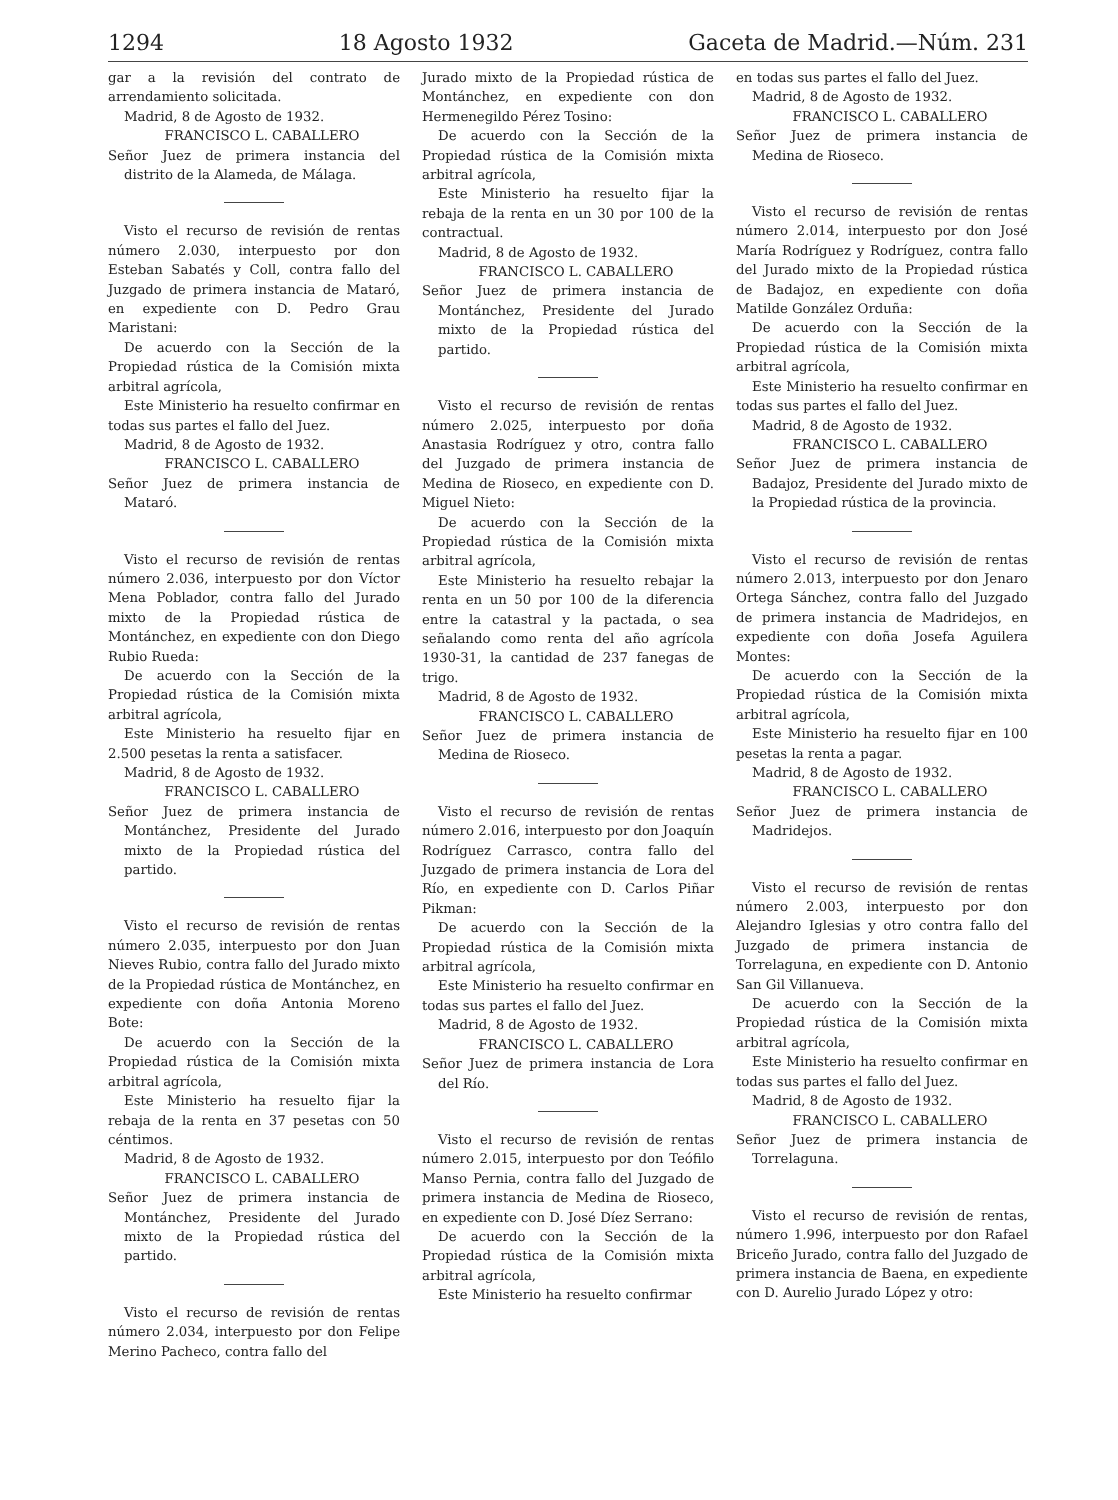1294 18 Agosto 1932 Gaceta de Madrid.—Núm. 231
gar a la revisión del contrato de arrendamiento solicitada.
Madrid, 8 de Agosto de 1932.
FRANCISCO L. CABALLERO
Señor Juez de primera instancia del distrito de la Alameda, de Málaga.
Visto el recurso de revisión de rentas número 2.030, interpuesto por don Esteban Sabatés y Coll, contra fallo del Juzgado de primera instancia de Mataró, en expediente con D. Pedro Grau Maristani:
De acuerdo con la Sección de la Propiedad rústica de la Comisión mixta arbitral agrícola,
Este Ministerio ha resuelto confirmar en todas sus partes el fallo del Juez.
Madrid, 8 de Agosto de 1932.
FRANCISCO L. CABALLERO
Señor Juez de primera instancia de Mataró.
Visto el recurso de revisión de rentas número 2.036, interpuesto por don Víctor Mena Poblador, contra fallo del Jurado mixto de la Propiedad rústica de Montánchez, en expediente con don Diego Rubio Rueda:
De acuerdo con la Sección de la Propiedad rústica de la Comisión mixta arbitral agrícola,
Este Ministerio ha resuelto fijar en 2.500 pesetas la renta a satisfacer.
Madrid, 8 de Agosto de 1932.
FRANCISCO L. CABALLERO
Señor Juez de primera instancia de Montánchez, Presidente del Jurado mixto de la Propiedad rústica del partido.
Visto el recurso de revisión de rentas número 2.035, interpuesto por don Juan Nieves Rubio, contra fallo del Jurado mixto de la Propiedad rústica de Montánchez, en expediente con doña Antonia Moreno Bote:
De acuerdo con la Sección de la Propiedad rústica de la Comisión mixta arbitral agrícola,
Este Ministerio ha resuelto fijar la rebaja de la renta en 37 pesetas con 50 céntimos.
Madrid, 8 de Agosto de 1932.
FRANCISCO L. CABALLERO
Señor Juez de primera instancia de Montánchez, Presidente del Jurado mixto de la Propiedad rústica del partido.
Visto el recurso de revisión de rentas número 2.034, interpuesto por don Felipe Merino Pacheco, contra fallo del
Jurado mixto de la Propiedad rústica de Montánchez, en expediente con don Hermenegildo Pérez Tosino:
De acuerdo con la Sección de la Propiedad rústica de la Comisión mixta arbitral agrícola,
Este Ministerio ha resuelto fijar la rebaja de la renta en un 30 por 100 de la contractual.
Madrid, 8 de Agosto de 1932.
FRANCISCO L. CABALLERO
Señor Juez de primera instancia de Montánchez, Presidente del Jurado mixto de la Propiedad rústica del partido.
Visto el recurso de revisión de rentas número 2.025, interpuesto por doña Anastasia Rodríguez y otro, contra fallo del Juzgado de primera instancia de Medina de Rioseco, en expediente con D. Miguel Nieto:
De acuerdo con la Sección de la Propiedad rústica de la Comisión mixta arbitral agrícola,
Este Ministerio ha resuelto rebajar la renta en un 50 por 100 de la diferencia entre la catastral y la pactada, o sea señalando como renta del año agrícola 1930-31, la cantidad de 237 fanegas de trigo.
Madrid, 8 de Agosto de 1932.
FRANCISCO L. CABALLERO
Señor Juez de primera instancia de Medina de Rioseco.
Visto el recurso de revisión de rentas número 2.016, interpuesto por don Joaquín Rodríguez Carrasco, contra fallo del Juzgado de primera instancia de Lora del Río, en expediente con D. Carlos Piñar Pikman:
De acuerdo con la Sección de la Propiedad rústica de la Comisión mixta arbitral agrícola,
Este Ministerio ha resuelto confirmar en todas sus partes el fallo del Juez.
Madrid, 8 de Agosto de 1932.
FRANCISCO L. CABALLERO
Señor Juez de primera instancia de Lora del Río.
Visto el recurso de revisión de rentas número 2.015, interpuesto por don Teófilo Manso Pernia, contra fallo del Juzgado de primera instancia de Medina de Rioseco, en expediente con D. José Díez Serrano:
De acuerdo con la Sección de la Propiedad rústica de la Comisión mixta arbitral agrícola,
Este Ministerio ha resuelto confirmar
en todas sus partes el fallo del Juez.
Madrid, 8 de Agosto de 1932.
FRANCISCO L. CABALLERO
Señor Juez de primera instancia de Medina de Rioseco.
Visto el recurso de revisión de rentas número 2.014, interpuesto por don José María Rodríguez y Rodríguez, contra fallo del Jurado mixto de la Propiedad rústica de Badajoz, en expediente con doña Matilde González Orduña:
De acuerdo con la Sección de la Propiedad rústica de la Comisión mixta arbitral agrícola,
Este Ministerio ha resuelto confirmar en todas sus partes el fallo del Juez.
Madrid, 8 de Agosto de 1932.
FRANCISCO L. CABALLERO
Señor Juez de primera instancia de Badajoz, Presidente del Jurado mixto de la Propiedad rústica de la provincia.
Visto el recurso de revisión de rentas número 2.013, interpuesto por don Jenaro Ortega Sánchez, contra fallo del Juzgado de primera instancia de Madridejos, en expediente con doña Josefa Aguilera Montes:
De acuerdo con la Sección de la Propiedad rústica de la Comisión mixta arbitral agrícola,
Este Ministerio ha resuelto fijar en 100 pesetas la renta a pagar.
Madrid, 8 de Agosto de 1932.
FRANCISCO L. CABALLERO
Señor Juez de primera instancia de Madridejos.
Visto el recurso de revisión de rentas número 2.003, interpuesto por don Alejandro Iglesias y otro contra fallo del Juzgado de primera instancia de Torrelaguna, en expediente con D. Antonio San Gil Villanueva.
De acuerdo con la Sección de la Propiedad rústica de la Comisión mixta arbitral agrícola,
Este Ministerio ha resuelto confirmar en todas sus partes el fallo del Juez.
Madrid, 8 de Agosto de 1932.
FRANCISCO L. CABALLERO
Señor Juez de primera instancia de Torrelaguna.
Visto el recurso de revisión de rentas, número 1.996, interpuesto por don Rafael Briceño Jurado, contra fallo del Juzgado de primera instancia de Baena, en expediente con D. Aurelio Jurado López y otro: